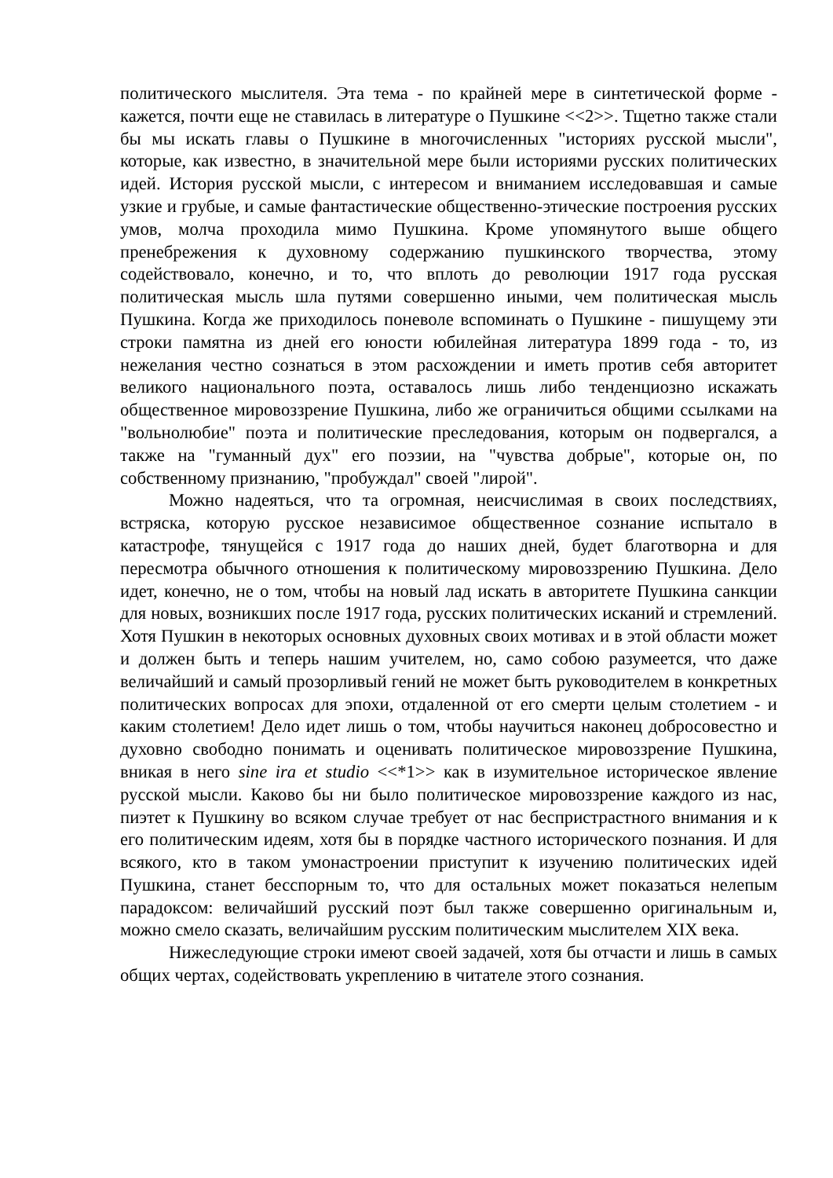политического мыслителя. Эта тема - по крайней мере в синтетической форме - кажется, почти еще не ставилась в литературе о Пушкине <<2>>. Тщетно также стали бы мы искать главы о Пушкине в многочисленных "историях русской мысли", которые, как известно, в значительной мере были историями русских политических идей. История русской мысли, с интересом и вниманием исследовавшая и самые узкие и грубые, и самые фантастические общественно-этические построения русских умов, молча проходила мимо Пушкина. Кроме упомянутого выше общего пренебрежения к духовному содержанию пушкинского творчества, этому содействовало, конечно, и то, что вплоть до революции 1917 года русская политическая мысль шла путями совершенно иными, чем политическая мысль Пушкина. Когда же приходилось поневоле вспоминать о Пушкине - пишущему эти строки памятна из дней его юности юбилейная литература 1899 года - то, из нежелания честно сознаться в этом расхождении и иметь против себя авторитет великого национального поэта, оставалось лишь либо тенденциозно искажать общественное мировоззрение Пушкина, либо же ограничиться общими ссылками на "вольнолюбие" поэта и политические преследования, которым он подвергался, а также на "гуманный дух" его поэзии, на "чувства добрые", которые он, по собственному признанию, "пробуждал" своей "лирой".
Можно надеяться, что та огромная, неисчислимая в своих последствиях, встряска, которую русское независимое общественное сознание испытало в катастрофе, тянущейся с 1917 года до наших дней, будет благотворна и для пересмотра обычного отношения к политическому мировоззрению Пушкина. Дело идет, конечно, не о том, чтобы на новый лад искать в авторитете Пушкина санкции для новых, возникших после 1917 года, русских политических исканий и стремлений. Хотя Пушкин в некоторых основных духовных своих мотивах и в этой области может и должен быть и теперь нашим учителем, но, само собою разумеется, что даже величайший и самый прозорливый гений не может быть руководителем в конкретных политических вопросах для эпохи, отдаленной от его смерти целым столетием - и каким столетием! Дело идет лишь о том, чтобы научиться наконец добросовестно и духовно свободно понимать и оценивать политическое мировоззрение Пушкина, вникая в него sine ira et studio <<*1>> как в изумительное историческое явление русской мысли. Каково бы ни было политическое мировоззрение каждого из нас, пиэтет к Пушкину во всяком случае требует от нас беспристрастного внимания и к его политическим идеям, хотя бы в порядке частного исторического познания. И для всякого, кто в таком умонастроении приступит к изучению политических идей Пушкина, станет бесспорным то, что для остальных может показаться нелепым парадоксом: величайший русский поэт был также совершенно оригинальным и, можно смело сказать, величайшим русским политическим мыслителем XIX века.
Нижеследующие строки имеют своей задачей, хотя бы отчасти и лишь в самых общих чертах, содействовать укреплению в читателе этого сознания.